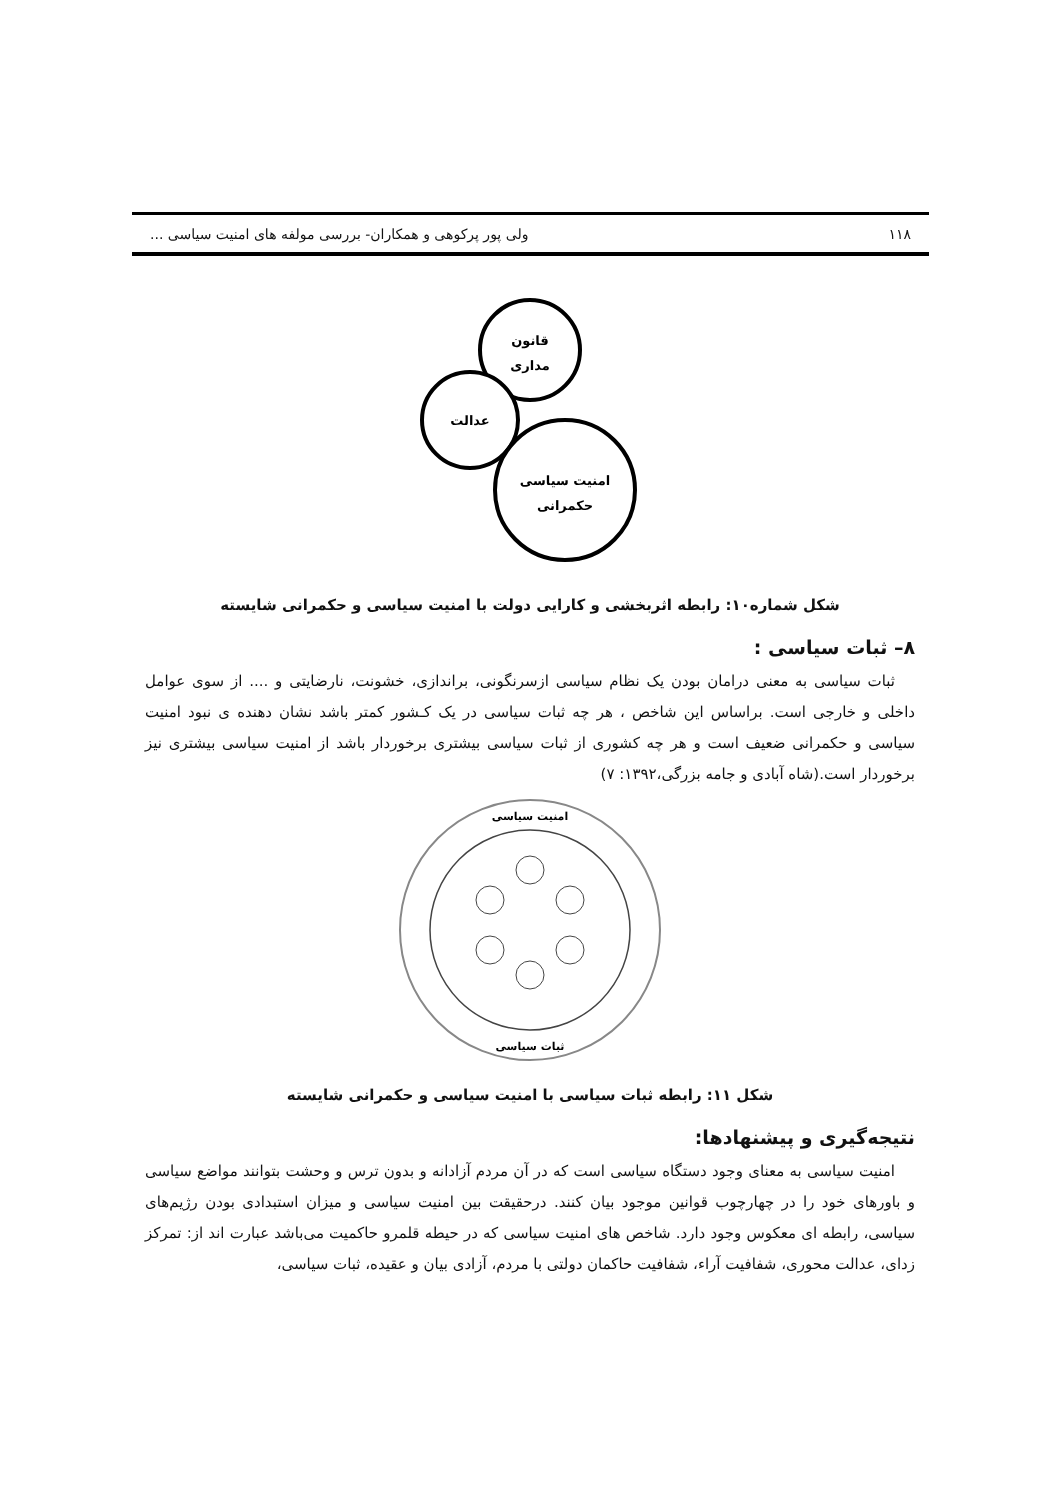۱۱۸ ولی پور پرکوهی و همکاران- بررسی مولفه های امنیت سیاسی ...
قانون
مداری
عدالت
امنیت سیاسی
حکمرانی
شکل شماره۱۰: رابطه اثربخشی و کارایی دولت با امنیت سیاسی و حکمرانی شایسته
۸– ثبات سیاسی :
ثبات سیاسی به معنی درامان بودن یک نظام سیاسی ازسرنگونی، براندازی، خشونت، نارضایتی و .... از سوی عوامل داخلی و خارجی است. براساس این شاخص ، هر چه ثبات سیاسی در یک کـشور کمتر باشد نشان دهنده ی نبود امنیت سیاسی و حکمرانی ضعیف است و هر چه کشوری از ثبات سیاسی بیشتری برخوردار باشد از امنیت سیاسی بیشتری نیز برخوردار است.(شاه آبادی و جامه بزرگی،۱۳۹۲: ۷)
امنیت سیاسی
ثبات سیاسی
شکل ۱۱: رابطه ثبات سیاسی با امنیت سیاسی و حکمرانی شایسته
نتیجه‌گیری و پیشنهادها:
امنیت سیاسی به معنای وجود دستگاه سیاسی است که در آن مردم آزادانه و بدون ترس و وحشت بتوانند مواضع سیاسی و باورهای خود را در چهارچوب قوانین موجود بیان کنند. درحقیقت بین امنیت سیاسی و میزان استبدادی بودن رژیم‌های سیاسی، رابطه ای معکوس وجود دارد. شاخص های امنیت سیاسی که در حیطه قلمرو حاکمیت می‌باشد عبارت اند از: تمرکز زدای، عدالت محوری، شفافیت آراء، شفافیت حاکمان دولتی با مردم، آزادی بیان و عقیده، ثبات سیاسی،